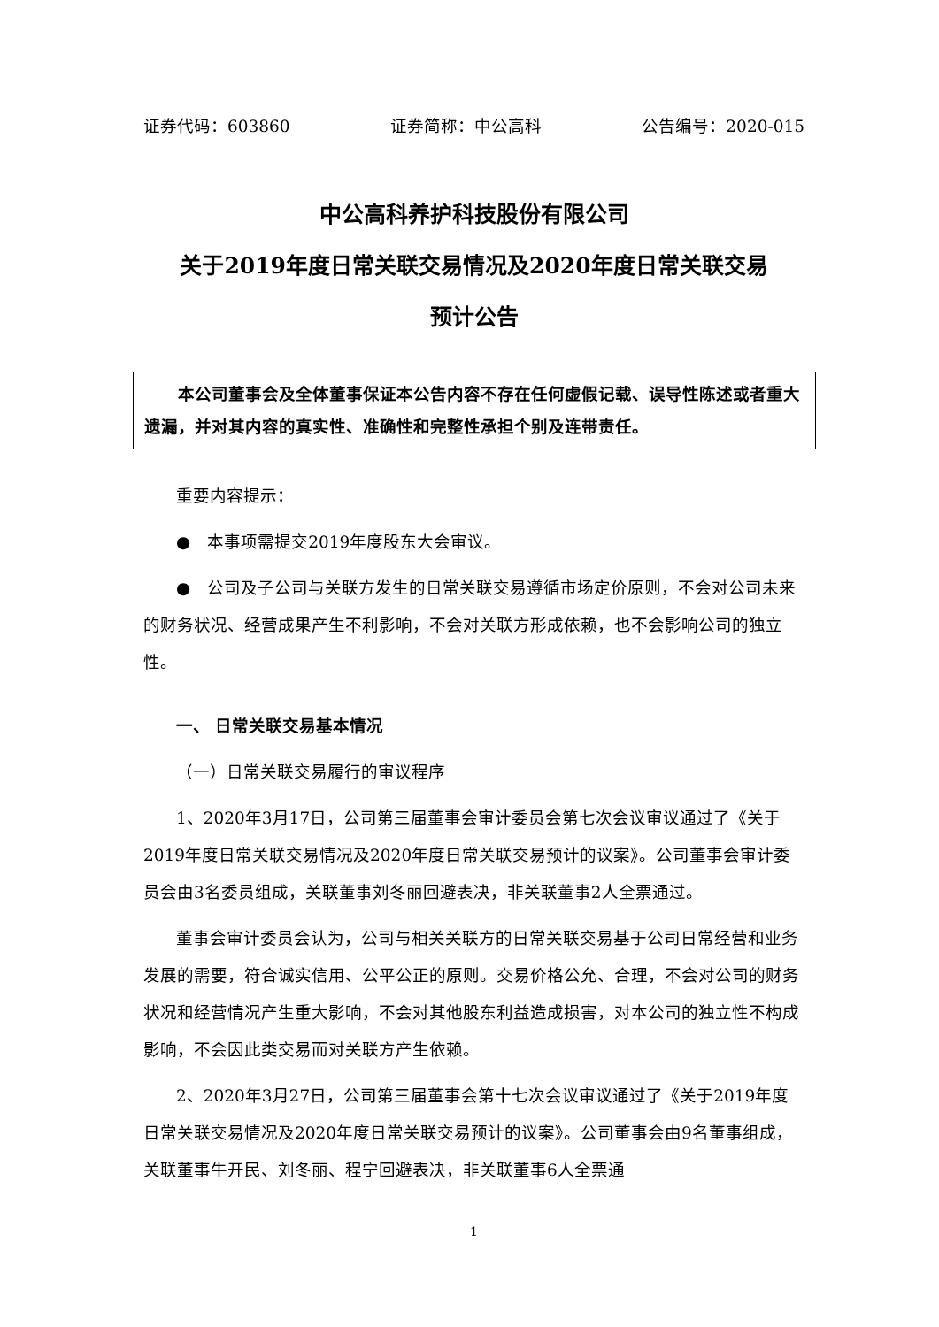证券代码：603860 证券简称：中公高科 公告编号：2020-015
中公高科养护科技股份有限公司
关于2019年度日常关联交易情况及2020年度日常关联交易
预计公告
　　本公司董事会及全体董事保证本公告内容不存在任何虚假记载、误导性陈述或者重大遗漏，并对其内容的真实性、准确性和完整性承担个别及连带责任。
重要内容提示：
●　本事项需提交2019年度股东大会审议。
●　公司及子公司与关联方发生的日常关联交易遵循市场定价原则，不会对公司未来的财务状况、经营成果产生不利影响，不会对关联方形成依赖，也不会影响公司的独立性。
一、 日常关联交易基本情况
（一）日常关联交易履行的审议程序
1、2020年3月17日，公司第三届董事会审计委员会第七次会议审议通过了《关于2019年度日常关联交易情况及2020年度日常关联交易预计的议案》。公司董事会审计委员会由3名委员组成，关联董事刘冬丽回避表决，非关联董事2人全票通过。
董事会审计委员会认为，公司与相关关联方的日常关联交易基于公司日常经营和业务发展的需要，符合诚实信用、公平公正的原则。交易价格公允、合理，不会对公司的财务状况和经营情况产生重大影响，不会对其他股东利益造成损害，对本公司的独立性不构成影响，不会因此类交易而对关联方产生依赖。
2、2020年3月27日，公司第三届董事会第十七次会议审议通过了《关于2019年度日常关联交易情况及2020年度日常关联交易预计的议案》。公司董事会由9名董事组成，关联董事牛开民、刘冬丽、程宁回避表决，非关联董事6人全票通
1